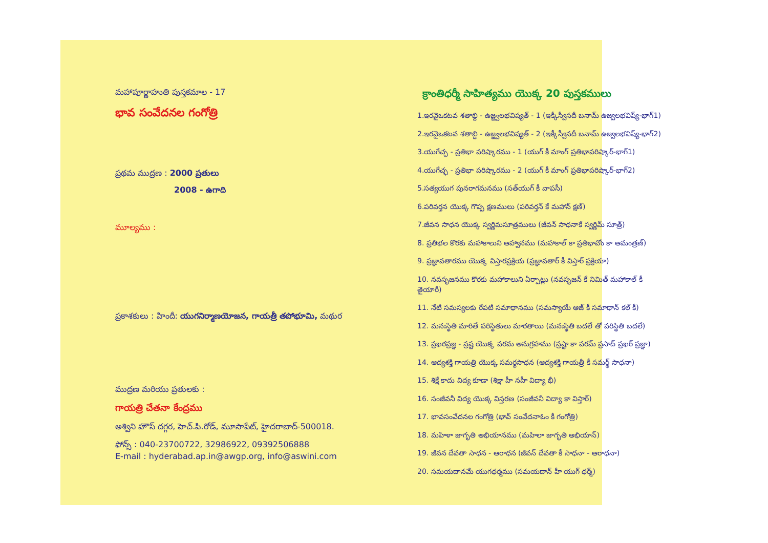మహాపూర్ణాహుతి పుస్తకమాల - 17
భావ సంవేదనల గంగోత్రి
ప్రథమ ముద్రణ : 2000 ప్రతులు
2008 - ఉగాది
మూల్యము :
ప్రకాశకులు : హిందీ: యుగనిర్మాణయోజన, గాయత్రీ తపోభూమి, మథుర
ముద్రణ మరియు ప్రతులకు :
గాయత్రి చేతనా కేంద్రము
అశ్విని హౌస్ దగ్గర, హెచ్.పి.రోడ్, మూసాపేట్, హైదరాబాద్-500018.
ఫోన్స్ : 040-23700722, 32986922, 09392506888
E-mail : hyderabad.ap.in@awgp.org, info@aswini.com
క్రాంతిధర్మీ సాహిత్యము యొక్క 20 పుస్తకములు
1.ఇరవైఒకటవ శతాబ్ది - ఉజ్జ్వలభవిష్యత్ - 1 (ఇక్కీస్వీసదీ బనామ్ ఉజ్వలభవిష్య్-భాగ్1)
2.ఇరవైఒకటవ శతాబ్ది - ఉజ్జ్వలభవిష్యత్ - 2 (ఇక్కీస్వీసదీ బనామ్ ఉజ్వలభవిష్య్-భాగ్2)
3.యుగేచ్ఛ - ప్రతిభా పరిష్కారము - 1 (యుగ్ కీ మాంగ్ ప్రతిభాపరిష్కార్-భాగ్1)
4.యుగేచ్ఛ - ప్రతిభా పరిష్కారము - 2 (యుగ్ కీ మాంగ్ ప్రతిభాపరిష్కార్-భాగ్2)
5.సత్యయుగ పునరాగమనము (సత్‌యుగ్ కీ వాపసీ)
6.పరివర్తన యొక్క గొప్ప క్షణములు (పరివర్తన్ కే మహాన్ క్షణ్)
7.జీవన సాధన యొక్క స్వర్ణిమసూత్రములు (జీవన్ సాధనాకే స్వర్ణిమ్ సూత్ర్)
8. ప్రతిభల కొరకు మహాకాలుని ఆహ్వానము (మహాకాల్ కా ప్రతిభావోం కా ఆమంత్రణ్)
9. ప్రజ్ఞావతారము యొక్క విస్తారప్రక్రియ (ప్రజ్ఞావతార్ కీ విస్తార్ ప్రక్రియా)
10. నవసృజనము కొరకు మహాకాలుని ఏర్పాట్లు (నవసృజన్ కే నిమిత్ మహాకాల్ కీ తైయారీ)
11. నేటి సమస్యలకు రేపటి సమాధానము (సమస్యాయే ఆజ్ కీ సమాధాన్ కల్ కీ)
12. మనఃస్థితి మారితే పరిస్థితులు మారతాయి (మనఃస్థితి బదలే తో పరిస్థితి బదలే)
13. ప్రఖరప్రజ్ఞ - స్రష్ట యొక్క పరమ అనుగ్రహము (స్రష్టా కా పరమ్ ప్రసాద్ ప్రఖర్ ప్రజ్ఞా)
14. ఆద్యశక్తి గాయత్రి యొక్క సమర్థసాధన (ఆద్యశక్తి గాయత్రీ కీ సమర్థ్ సాధనా)
15. శిక్షే కాదు విద్య కూడా (శిక్షా హీ నహీ విద్యా భీ)
16. సంజీవనీ విద్య యొక్క విస్తరణ (సంజీవనీ విద్యా కా విస్తార్)
17. భావసంవేదనల గంగోత్రి (భావ్ సంవేదనాఓం కీ గంగోత్రి)
18. మహిళా జాగృతి అభియానము (మహిలా జాగృతి అభియాన్)
19. జీవన దేవతా సాధన - ఆరాధన (జీవన్ దేవతా కీ సాధనా - ఆరాధనా)
20. సమయదానమే యుగధర్మము (సమయదాన్ హీ యుగ్ ధర్మ్)